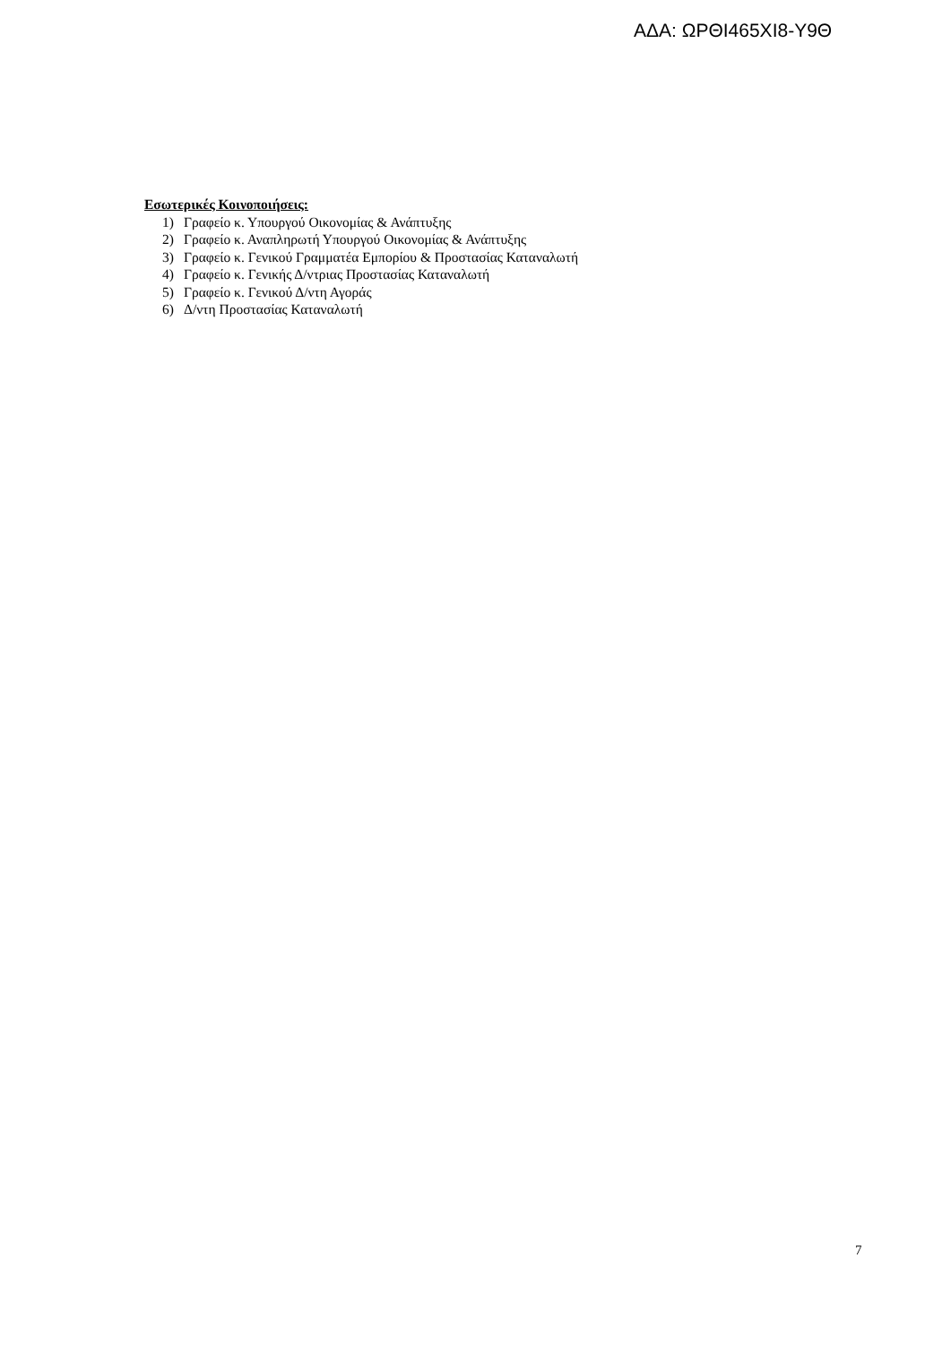ΑΔΑ: ΩΡΘΙ465ΧΙ8-Υ9Θ
Εσωτερικές Κοινοποιήσεις:
1) Γραφείο κ. Υπουργού Οικονομίας & Ανάπτυξης
2) Γραφείο κ. Αναπληρωτή Υπουργού Οικονομίας & Ανάπτυξης
3) Γραφείο κ. Γενικού Γραμματέα Εμπορίου & Προστασίας Καταναλωτή
4) Γραφείο κ. Γενικής Δ/ντριας Προστασίας Καταναλωτή
5) Γραφείο κ. Γενικού Δ/ντη Αγοράς
6) Δ/ντη Προστασίας Καταναλωτή
7